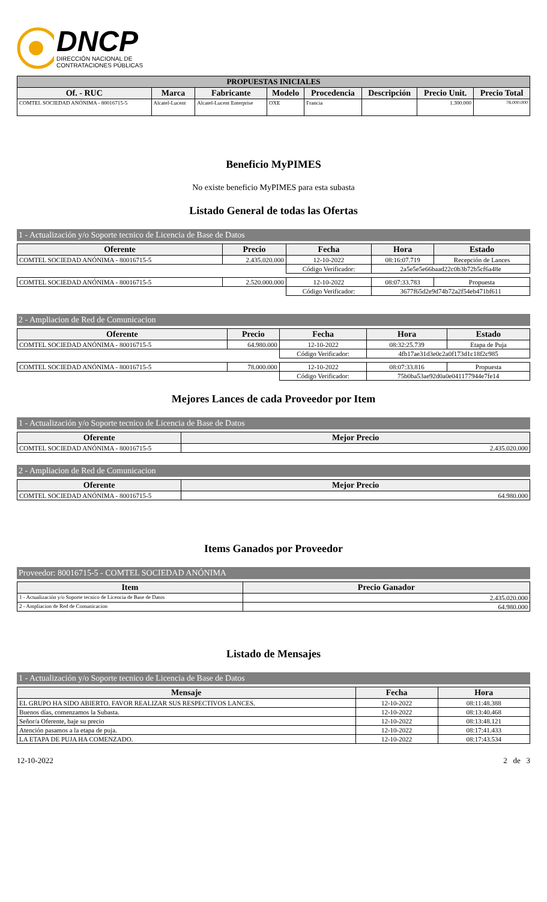DNCP
DIRECCIÓN NACIONAL DE
CONTRATACIONES PÚBLICAS
| PROPUESTAS INICIALES | | | | | | | |
| --- | --- | --- | --- | --- | --- | --- | --- |
| Of. - RUC | Marca | Fabricante | Modelo | Procedencia | Descripción | Precio Unit. | Precio Total |
| COMTEL SOCIEDAD ANÓNIMA - 80016715-5 | Alcatel-Lucent | Alcatel-Lucent Enterprise | OXE | Francia | | 1.300.000 | 78.000.000 |
Beneficio MyPIMES
No existe beneficio MyPIMES para esta subasta
Listado General de todas las Ofertas
1 - Actualización y/o Soporte tecnico de Licencia de Base de Datos
| Oferente | Precio | Fecha | Hora | Estado |
| --- | --- | --- | --- | --- |
| COMTEL SOCIEDAD ANÓNIMA - 80016715-5 | 2.435.020.000 | 12-10-2022 | 08:16:07.719 | Recepción de Lances |
| | | Código Verificador: | 2a5e5e5e66baad22c0b3b72b5cf6a48e | |
| COMTEL SOCIEDAD ANÓNIMA - 80016715-5 | 2.520.000.000 | 12-10-2022 | 08:07:33.783 | Propuesta |
| | | Código Verificador: | 3677f65d2e9d74b72a2f54eb471bf611 | |
2 - Ampliacion de Red de Comunicacion
| Oferente | Precio | Fecha | Hora | Estado |
| --- | --- | --- | --- | --- |
| COMTEL SOCIEDAD ANÓNIMA - 80016715-5 | 64.980.000 | 12-10-2022 | 08:32:25.739 | Etapa de Puja |
| | | Código Verificador: | 4fb17ae31d3e0c2a0f173d1c18f2c985 | |
| COMTEL SOCIEDAD ANÓNIMA - 80016715-5 | 78.000.000 | 12-10-2022 | 08:07:33.816 | Propuesta |
| | | Código Verificador: | 75b0ba53ae92d0a0e041177944e7fe14 | |
Mejores Lances de cada Proveedor por Item
1 - Actualización y/o Soporte tecnico de Licencia de Base de Datos
| Oferente | Mejor Precio |
| --- | --- |
| COMTEL SOCIEDAD ANÓNIMA - 80016715-5 | 2.435.020.000 |
2 - Ampliacion de Red de Comunicacion
| Oferente | Mejor Precio |
| --- | --- |
| COMTEL SOCIEDAD ANÓNIMA - 80016715-5 | 64.980.000 |
Items Ganados por Proveedor
Proveedor: 80016715-5 - COMTEL SOCIEDAD ANÓNIMA
| Item | Precio Ganador |
| --- | --- |
| 1 - Actualización y/o Soporte tecnico de Licencia de Base de Datos | 2.435.020.000 |
| 2 - Ampliacion de Red de Comunicacion | 64.980.000 |
Listado de Mensajes
1 - Actualización y/o Soporte tecnico de Licencia de Base de Datos
| Mensaje | Fecha | Hora |
| --- | --- | --- |
| EL GRUPO HA SIDO ABIERTO. FAVOR REALIZAR SUS RESPECTIVOS LANCES. | 12-10-2022 | 08:11:48.388 |
| Buenos días, comenzamos la Subasta. | 12-10-2022 | 08:13:40.468 |
| Señor/a Oferente, baje su precio | 12-10-2022 | 08:13:48.121 |
| Atención pasamos a la etapa de puja. | 12-10-2022 | 08:17:41.433 |
| LA ETAPA DE PUJA HA COMENZADO. | 12-10-2022 | 08:17:43.534 |
12-10-2022 2 de 3